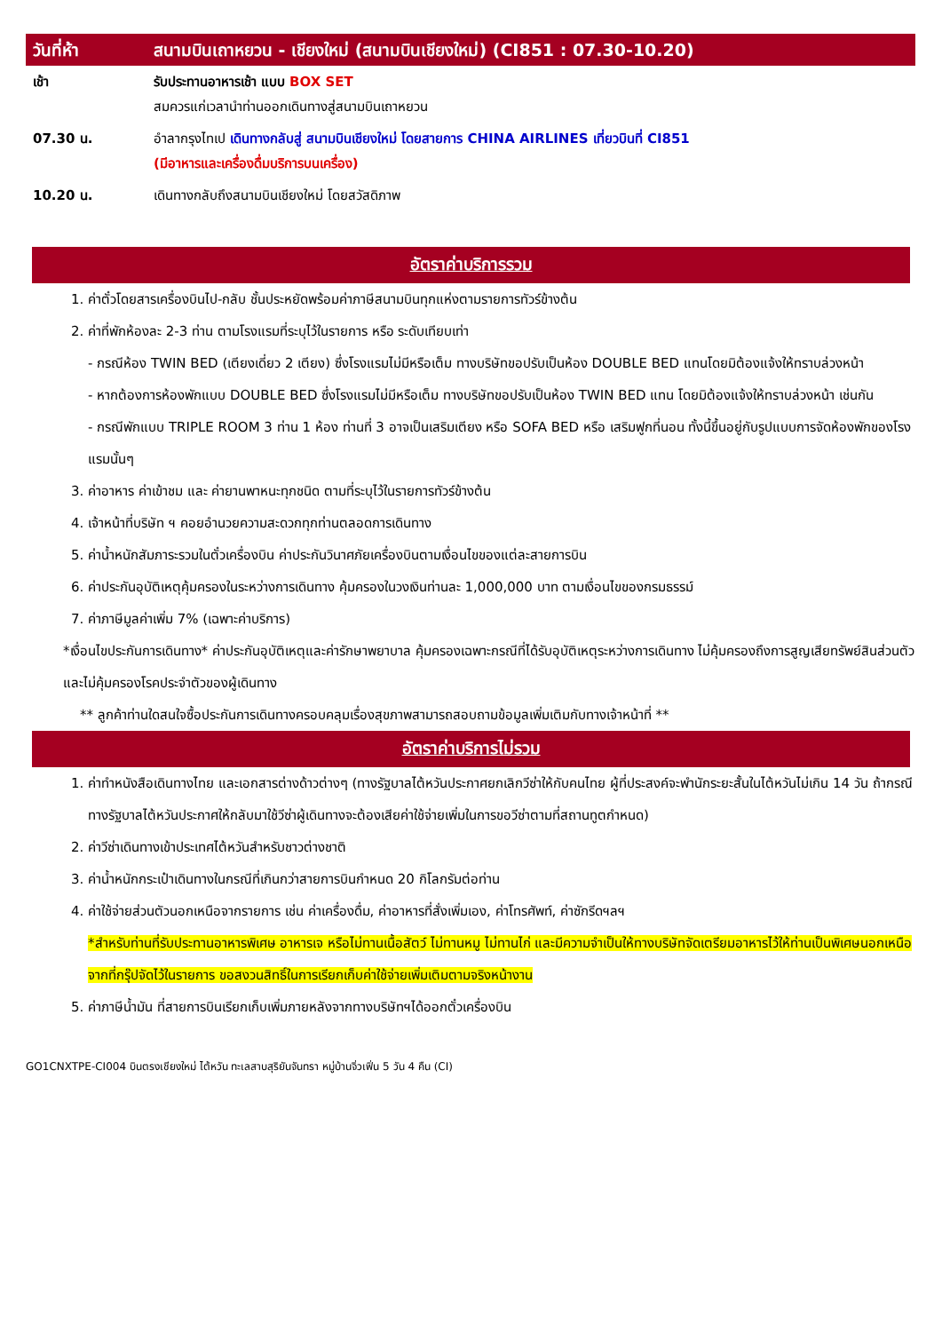| วันที่ห้า | สนามบินเถาหยวน - เชียงใหม่ (สนามบินเชียงใหม่) (CI851 : 07.30-10.20) |
| เช้า | รับประทานอาหารเช้า แบบ BOX SET สมควรแก่เวลานำท่านออกเดินทางสู่สนามบินเถาหยวน |
| 07.30 น. | อำลากรุงไทเป เดินทางกลับสู่ สนามบินเชียงใหม่ โดยสายการ CHINA AIRLINES เที่ยวบินที่ CI851 (มีอาหารและเครื่องดื่มบริการบนเครื่อง) |
| 10.20 น. | เดินทางกลับถึงสนามบินเชียงใหม่ โดยสวัสดิภาพ |
อัตราค่าบริการรวม
1. ค่าตั๋วโดยสารเครื่องบินไป-กลับ ชั้นประหยัดพร้อมค่าภาษีสนามบินทุกแห่งตามรายการทัวร์ข้างต้น
2. ค่าที่พักห้องละ 2-3 ท่าน ตามโรงแรมที่ระบุไว้ในรายการ หรือ ระดับเทียบเท่า
- กรณีห้อง TWIN BED (เตียงเดี่ยว 2 เตียง) ซึ่งโรงแรมไม่มีหรือเต็ม ทางบริษัทขอปรับเป็นห้อง DOUBLE BED แทนโดยมิต้องแจ้งให้ทราบล่วงหน้า
- หากต้องการห้องพักแบบ DOUBLE BED ซึ่งโรงแรมไม่มีหรือเต็ม ทางบริษัทขอปรับเป็นห้อง TWIN BED แทน โดยมิต้องแจ้งให้ทราบล่วงหน้า เช่นกัน
- กรณีพักแบบ TRIPLE ROOM 3 ท่าน 1 ห้อง ท่านที่ 3 อาจเป็นเสริมเตียง หรือ SOFA BED หรือ เสริมฟูกที่นอน ทั้งนี้ขึ้นอยู่กับรูปแบบการจัดห้องพักของโรงแรมนั้นๆ
3. ค่าอาหาร ค่าเข้าชม และ ค่ายานพาหนะทุกชนิด ตามที่ระบุไว้ในรายการทัวร์ข้างต้น
4. เจ้าหน้าที่บริษัท ฯ คอยอำนวยความสะดวกทุกท่านตลอดการเดินทาง
5. ค่าน้ำหนักสัมภาระรวมในตั๋วเครื่องบิน ค่าประกันวินาศภัยเครื่องบินตามเงื่อนไขของแต่ละสายการบิน
6. ค่าประกันอุบัติเหตุคุ้มครองในระหว่างการเดินทาง คุ้มครองในวงเงินท่านละ 1,000,000 บาท ตามเงื่อนไขของกรมธรรม์
7. ค่าภาษีมูลค่าเพิ่ม 7% (เฉพาะค่าบริการ)
*เงื่อนไขประกันการเดินทาง* ค่าประกันอุบัติเหตุและค่ารักษาพยาบาล คุ้มครองเฉพาะกรณีที่ได้รับอุบัติเหตุระหว่างการเดินทาง ไม่คุ้มครองถึงการสูญเสียทรัพย์สินส่วนตัวและไม่คุ้มครองโรคประจำตัวของผู้เดินทาง
** ลูกค้าท่านใดสนใจซื้อประกันการเดินทางครอบคลุมเรื่องสุขภาพสามารถสอบถามข้อมูลเพิ่มเติมกับทางเจ้าหน้าที่ **
อัตราค่าบริการไม่รวม
1. ค่าทำหนังสือเดินทางไทย และเอกสารต่างด้าวต่างๆ (ทางรัฐบาลไต้หวันประกาศยกเลิกวีซ่าให้กับคนไทย ผู้ที่ประสงค์จะพำนักระยะสั้นในไต้หวันไม่เกิน 14 วัน ถ้ากรณีทางรัฐบาลไต้หวันประกาศให้กลับมาใช้วีซ่าผู้เดินทางจะต้องเสียค่าใช้จ่ายเพิ่มในการขอวีซ่าตามที่สถานทูตกำหนด)
2. ค่าวีซ่าเดินทางเข้าประเทศไต้หวันสำหรับชาวต่างชาติ
3. ค่าน้ำหนักกระเป๋าเดินทางในกรณีที่เกินกว่าสายการบินกำหนด 20 กิโลกรัมต่อท่าน
4. ค่าใช้จ่ายส่วนตัวนอกเหนือจากรายการ เช่น ค่าเครื่องดื่ม, ค่าอาหารที่สั่งเพิ่มเอง, ค่าโทรศัพท์, ค่าซักรีดฯลฯ
*สำหรับท่านที่รับประทานอาหารพิเศษ อาหารเจ หรือไม่ทานเนื้อสัตว์ ไม่ทานหมู ไม่ทานไก่ และมีความจำเป็นให้ทางบริษัทจัดเตรียมอาหารไว้ให้ท่านเป็นพิเศษนอกเหนือจากที่กรุ๊ปจัดไว้ในรายการ ขอสงวนสิทธิ์ในการเรียกเก็บค่าใช้จ่ายเพิ่มเติมตามจริงหน้างาน
5. ค่าภาษีน้ำมัน ที่สายการบินเรียกเก็บเพิ่มภายหลังจากทางบริษัทฯได้ออกตั๋วเครื่องบิน
GO1CNXTPE-CI004 บินตรงเชียงใหม่ ไต้หวัน ทะเลสาบสุริยันจันทรา หมู่บ้านจิ่วเฟิ่น 5 วัน 4 คืน (CI)